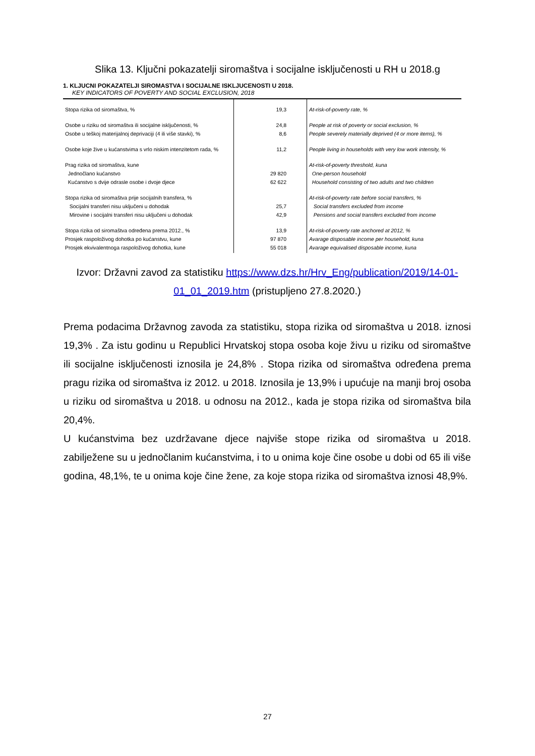Slika 13. Ključni pokazatelji siromaštva i socijalne isključenosti u RH u 2018.g
1. KLJUCNI POKAZATELJI SIROMASTVA I SOCIJALNE ISKLJUCENOSTI U 2018.
KEY INDICATORS OF POVERTY AND SOCIAL EXCLUSION, 2018
| Stopa rizika od siromaštva, % | 19,3 | At-risk-of-poverty rate, % |
| Osobe u riziku od siromaštva ili socijalne isključenosti, % Osobe u teškoj materijalnoj deprivaciji (4 ili više stavki), % | 24,8 8,6 | People at risk of poverty or social exclusion, % People severely materially deprived (4 or more items), % |
| Osobe koje žive u kućanstvima s vrlo niskim intenzitetom rada, % | 11,2 | People living in households with very low work intensity, % |
| Prag rizika od siromaštva, kune Jednočlano kućanstvo Kućanstvo s dvije odrasle osobe i dvoje djece | 29 820 62 622 | At-risk-of-poverty threshold, kuna One-person household Household consisting of two adults and two children |
| Stopa rizika od siromaštva prije socijalnih transfera, % Socijalni transferi nisu uključeni u dohodak Mirovine i socijalni transferi nisu uključeni u dohodak | 25,7 42,9 | At-risk-of-poverty rate before social transfers, % Social transfers excluded from income Pensions and social transfers excluded from income |
| Stopa rizika od siromaštva određena prema 2012., % Prosjek raspoloživog dohotka po kućanstvu, kune Prosjek ekvivalentnoga raspoloživog dohotka, kune | 13,9 97 870 55 018 | At-risk-of-poverty rate anchored at 2012, % Avarage disposable income per household, kuna Avarage equivalised disposable income, kuna |
Izvor: Državni zavod za statistiku https://www.dzs.hr/Hrv_Eng/publication/2019/14-01-01_01_2019.htm (pristupljeno 27.8.2020.)
Prema podacima Državnog zavoda za statistiku, stopa rizika od siromaštva u 2018. iznosi 19,3% . Za istu godinu u Republici Hrvatskoj stopa osoba koje živu u riziku od siromaštve ili socijalne isključenosti iznosila je 24,8% . Stopa rizika od siromaštva određena prema pragu rizika od siromaštva iz 2012. u 2018. Iznosila je 13,9% i upućuje na manji broj osoba u riziku od siromaštva u 2018. u odnosu na 2012., kada je stopa rizika od siromaštva bila 20,4%.
U kućanstvima bez uzdržavane djece najviše stope rizika od siromaštva u 2018. zabilježene su u jednočlanim kućanstvima, i to u onima koje čine osobe u dobi od 65 ili više godina, 48,1%, te u onima koje čine žene, za koje stopa rizika od siromaštva iznosi 48,9%.
27